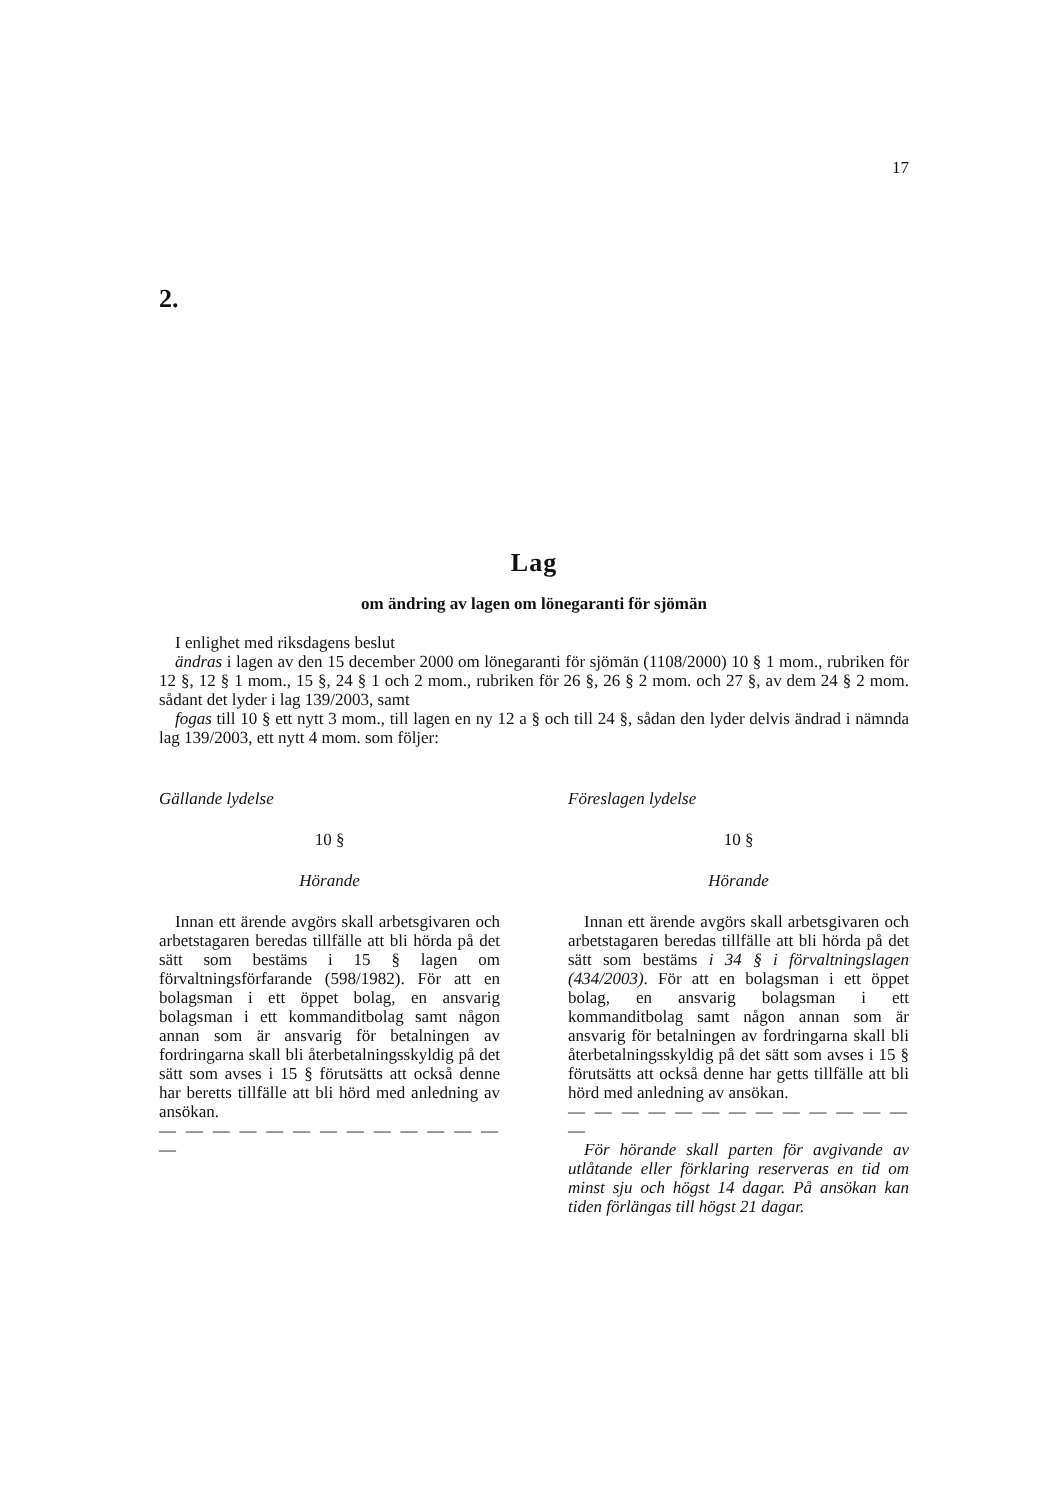17
2.
Lag
om ändring av lagen om lönegaranti för sjömän
I enlighet med riksdagens beslut
ändras i lagen av den 15 december 2000 om lönegaranti för sjömän (1108/2000) 10 § 1 mom., rubriken för 12 §, 12 § 1 mom., 15 §, 24 § 1 och 2 mom., rubriken för 26 §, 26 § 2 mom. och 27 §, av dem 24 § 2 mom. sådant det lyder i lag 139/2003, samt
fogas till 10 § ett nytt 3 mom., till lagen en ny 12 a § och till 24 §, sådan den lyder delvis ändrad i nämnda lag 139/2003, ett nytt 4 mom. som följer:
Gällande lydelse
10 §
Hörande
Innan ett ärende avgörs skall arbetsgivaren och arbetstagaren beredas tillfälle att bli hörda på det sätt som bestäms i 15 § lagen om förvaltningsförfarande (598/1982). För att en bolagsman i ett öppet bolag, en ansvarig bolagsman i ett kommanditbolag samt någon annan som är ansvarig för betalningen av fordringarna skall bli återbetalningsskyldig på det sätt som avses i 15 § förutsätts att också denne har beretts tillfälle att bli hörd med anledning av ansökan.
— — — — — — — — — — — — — —
Föreslagen lydelse
10 §
Hörande
Innan ett ärende avgörs skall arbetsgivaren och arbetstagaren beredas tillfälle att bli hörda på det sätt som bestäms i 34 § i förvaltningslagen (434/2003). För att en bolagsman i ett öppet bolag, en ansvarig bolagsman i ett kommanditbolag samt någon annan som är ansvarig för betalningen av fordringarna skall bli återbetalningsskyldig på det sätt som avses i 15 § förutsätts att också denne har getts tillfälle att bli hörd med anledning av ansökan.
— — — — — — — — — — — — — —
För hörande skall parten för avgivande av utlåtande eller förklaring reserveras en tid om minst sju och högst 14 dagar. På ansökan kan tiden förlängas till högst 21 dagar.